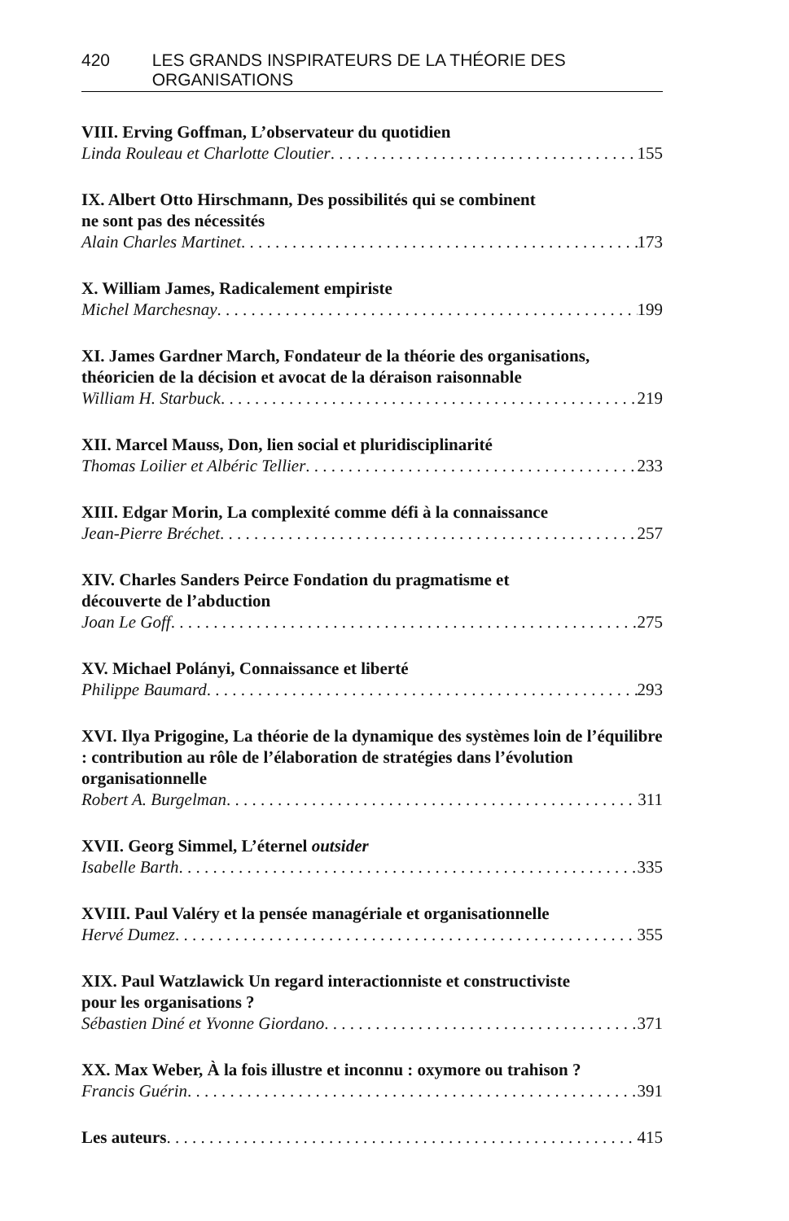420 LES GRANDS INSPIRATEURS DE LA THÉORIE DES ORGANISATIONS
VIII. Erving Goffman, L’observateur du quotidien
Linda Rouleau et Charlotte Cloutier 155
IX. Albert Otto Hirschmann, Des possibilités qui se combinent
ne sont pas des nécessités
Alain Charles Martinet 173
X. William James, Radicalement empiriste
Michel Marchesnay 199
XI. James Gardner March, Fondateur de la théorie des organisations, théoricien de la décision et avocat de la déraison raisonnable
William H. Starbuck 219
XII. Marcel Mauss, Don, lien social et pluridisciplinarité
Thomas Loilier et Albéric Tellier 233
XIII. Edgar Morin, La complexité comme défi à la connaissance
Jean-Pierre Bréchet 257
XIV. Charles Sanders Peirce Fondation du pragmatisme et
découverte de l’abduction
Joan Le Goff 275
XV. Michael Polányi, Connaissance et liberté
Philippe Baumard 293
XVI. Ilya Prigogine, La théorie de la dynamique des systèmes loin de l’équilibre : contribution au rôle de l’élaboration de stratégies dans l’évolution organisationnelle
Robert A. Burgelman 311
XVII. Georg Simmel, L’éternel outsider
Isabelle Barth 335
XVIII. Paul Valéry et la pensée managériale et organisationnelle
Hervé Dumez 355
XIX. Paul Watzlawick Un regard interactionniste et constructiviste
pour les organisations ?
Sébastien Diné et Yvonne Giordano 371
XX. Max Weber, À la fois illustre et inconnu : oxymore ou trahison ?
Francis Guérin 391
Les auteurs 415